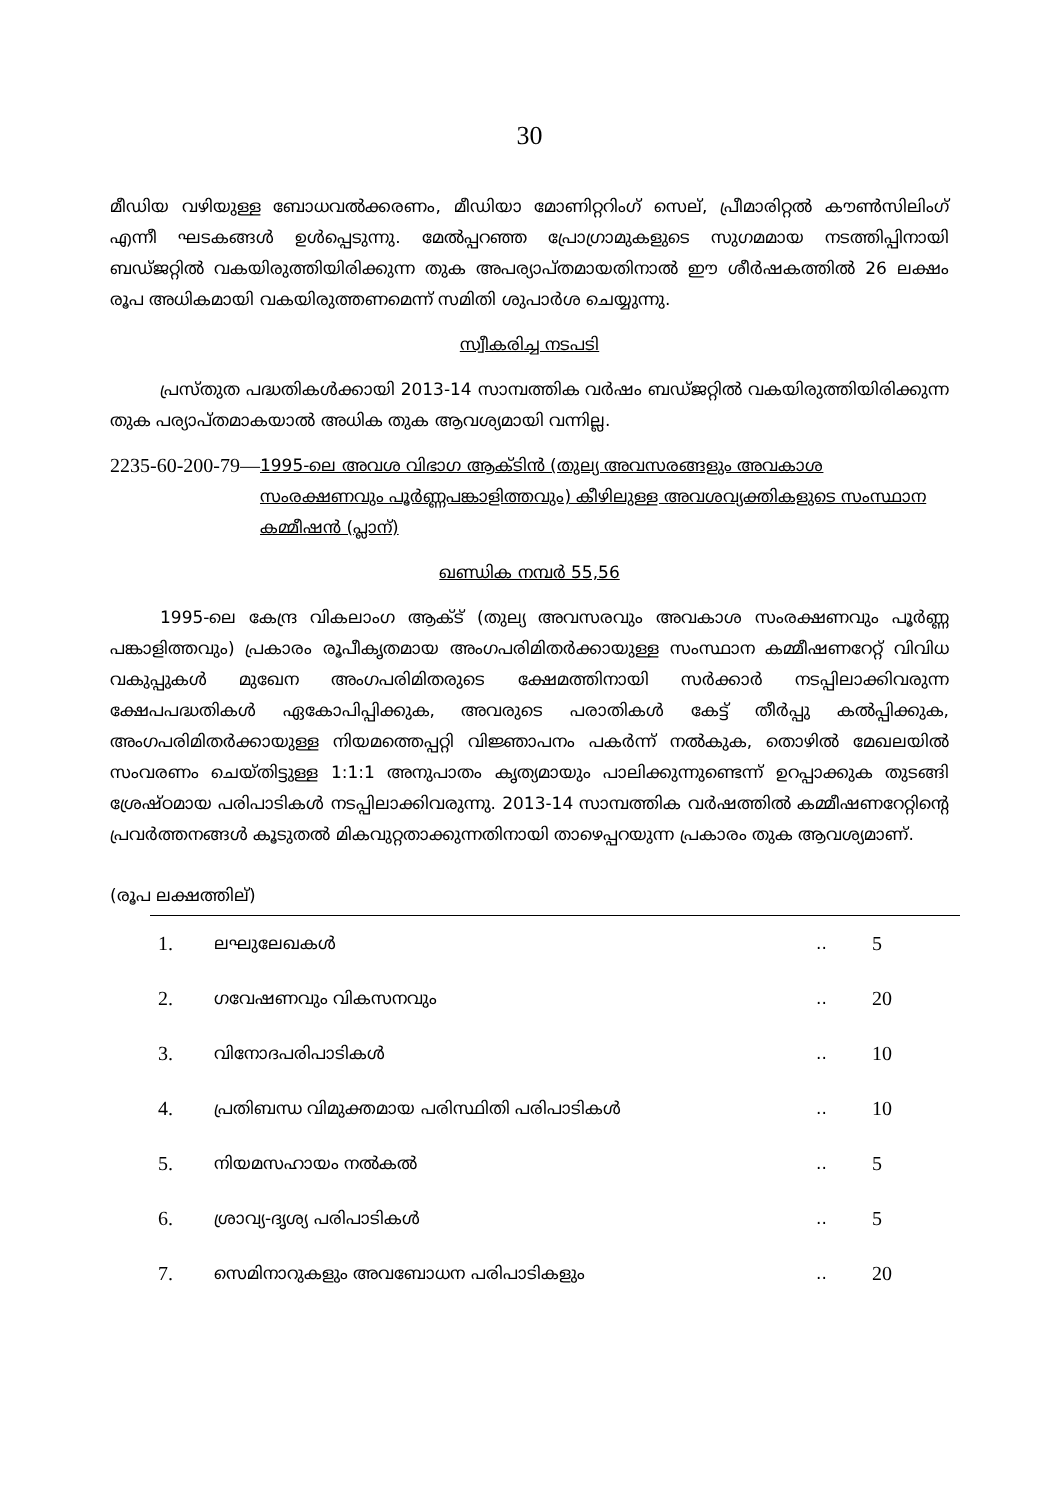30
മീഡിയ വഴിയുള്ള ബോധവൽക്കരണം, മീഡിയാ മോണിറ്ററിംഗ് സെല്, പ്രീമാരിറ്റൽ കൗൺസിലിംഗ് എന്നീ ഘടകങ്ങൾ ഉൾപ്പെടുന്നു. മേൽപ്പറഞ്ഞ പ്രോഗ്രാമുകളുടെ സുഗമമായ നടത്തിപ്പിനായി ബഡ്ജറ്റിൽ വകയിരുത്തിയിരിക്കുന്ന തുക അപര്യാപ്തമായതിനാൽ ഈ ശീർഷകത്തിൽ 26 ലക്ഷം രൂപ അധികമായി വകയിരുത്തണമെന്ന് സമിതി ശുപാർശ ചെയ്യുന്നു.
സ്വീകരിച്ച നടപടി
പ്രസ്തുത പദ്ധതികൾക്കായി 2013-14 സാമ്പത്തിക വർഷം ബഡ്ജറ്റിൽ വകയിരുത്തിയിരിക്കുന്ന തുക പര്യാപ്തമാകയാൽ അധിക തുക ആവശ്യമായി വന്നില്ല.
2235-60-200-79— 1995-ലെ അവശ വിഭാഗ ആക്ടിൻ (തുല്യ അവസരങ്ങളും അവകാശ സംരക്ഷണവും പൂർണ്ണപങ്കാളിത്തവും) കീഴിലുള്ള അവശവ്യക്തികളുടെ സംസ്ഥാന കമ്മീഷൻ (പ്ലാന്)
ഖണ്ഡിക നമ്പർ 55,56
1995-ലെ കേന്ദ്ര വികലാംഗ ആക്ട് (തുല്യ അവസരവും അവകാശ സംരക്ഷണവും പൂർണ്ണ പങ്കാളിത്തവും) പ്രകാരം രൂപീകൃതമായ അംഗപരിമിതർക്കായുള്ള സംസ്ഥാന കമ്മീഷണറേറ്റ് വിവിധ വകുപ്പുകൾ മുഖേന അംഗപരിമിതരുടെ ക്ഷേമത്തിനായി സർക്കാർ നടപ്പിലാക്കിവരുന്ന ക്ഷേപപദ്ധതികൾ ഏകോപിപ്പിക്കുക, അവരുടെ പരാതികൾ കേട്ട് തീർപ്പു കൽപ്പിക്കുക, അംഗപരിമിതർക്കായുള്ള നിയമത്തെപ്പറ്റി വിജ്ഞാപനം പകർന്ന് നൽകുക, തൊഴിൽ മേഖലയിൽ സംവരണം ചെയ്തിട്ടുള്ള 1:1:1 അനുപാതം കൃത്യമായും പാലിക്കുന്നുണ്ടെന്ന് ഉറപ്പാക്കുക തുടങ്ങി ശ്രേഷ്ഠമായ പരിപാടികൾ നടപ്പിലാക്കിവരുന്നു. 2013-14 സാമ്പത്തിക വർഷത്തിൽ കമ്മീഷണറേറ്റിന്റെ പ്രവർത്തനങ്ങൾ കൂടുതൽ മികവുറ്റതാക്കുന്നതിനായി താഴെപ്പറയുന്ന പ്രകാരം തുക ആവശ്യമാണ്.
(രൂപ ലക്ഷത്തില്)
| 1. | ലഘുലേഖകൾ | .. | 5 |
| 2. | ഗവേഷണവും വികസനവും | .. | 20 |
| 3. | വിനോദപരിപാടികൾ | .. | 10 |
| 4. | പ്രതിബന്ധ വിമുക്തമായ പരിസ്ഥിതി പരിപാടികൾ | .. | 10 |
| 5. | നിയമസഹായം നൽകൽ | .. | 5 |
| 6. | ശ്രാവ്യ-ദൃശ്യ പരിപാടികൾ | .. | 5 |
| 7. | സെമിനാറുകളും അവബോധന പരിപാടികളും | .. | 20 |